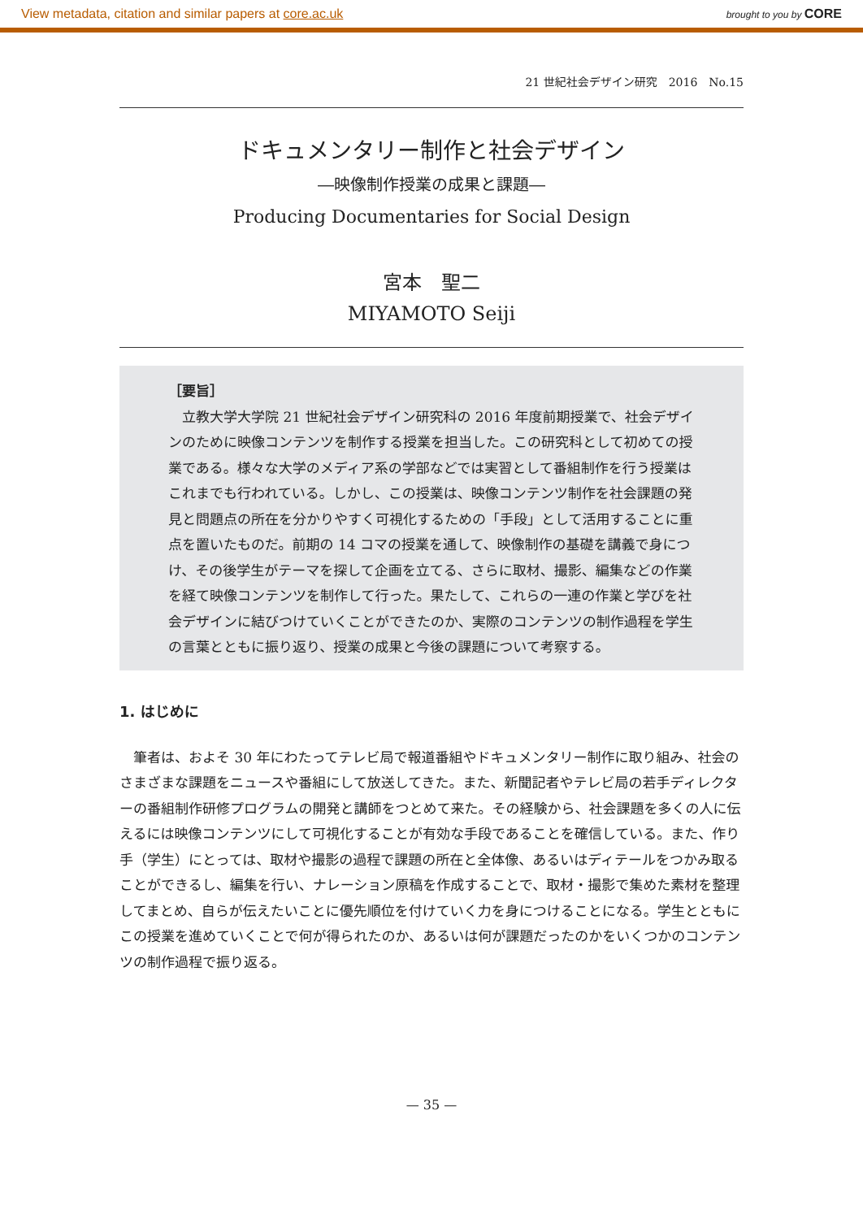View metadata, citation and similar papers at core.ac.uk brought to you by CORE
21 世紀社会デザイン研究　2016　No.15
ドキュメンタリー制作と社会デザイン
―映像制作授業の成果と課題―
Producing Documentaries for Social Design
宮本　聖二
MIYAMOTO Seiji
［要旨］
立教大学大学院 21 世紀社会デザイン研究科の 2016 年度前期授業で、社会デザインのために映像コンテンツを制作する授業を担当した。この研究科として初めての授業である。様々な大学のメディア系の学部などでは実習として番組制作を行う授業はこれまでも行われている。しかし、この授業は、映像コンテンツ制作を社会課題の発見と問題点の所在を分かりやすく可視化するための「手段」として活用することに重点を置いたものだ。前期の 14 コマの授業を通して、映像制作の基礎を講義で身につけ、その後学生がテーマを探して企画を立てる、さらに取材、撮影、編集などの作業を経て映像コンテンツを制作して行った。果たして、これらの一連の作業と学びを社会デザインに結びつけていくことができたのか、実際のコンテンツの制作過程を学生の言葉とともに振り返り、授業の成果と今後の課題について考察する。
1. はじめに
筆者は、およそ 30 年にわたってテレビ局で報道番組やドキュメンタリー制作に取り組み、社会のさまざまな課題をニュースや番組にして放送してきた。また、新聞記者やテレビ局の若手ディレクターの番組制作研修プログラムの開発と講師をつとめて来た。その経験から、社会課題を多くの人に伝えるには映像コンテンツにして可視化することが有効な手段であることを確信している。また、作り手（学生）にとっては、取材や撮影の過程で課題の所在と全体像、あるいはディテールをつかみ取ることができるし、編集を行い、ナレーション原稿を作成することで、取材・撮影で集めた素材を整理してまとめ、自らが伝えたいことに優先順位を付けていく力を身につけることになる。学生とともにこの授業を進めていくことで何が得られたのか、あるいは何が課題だったのかをいくつかのコンテンツの制作過程で振り返る。
— 35 —